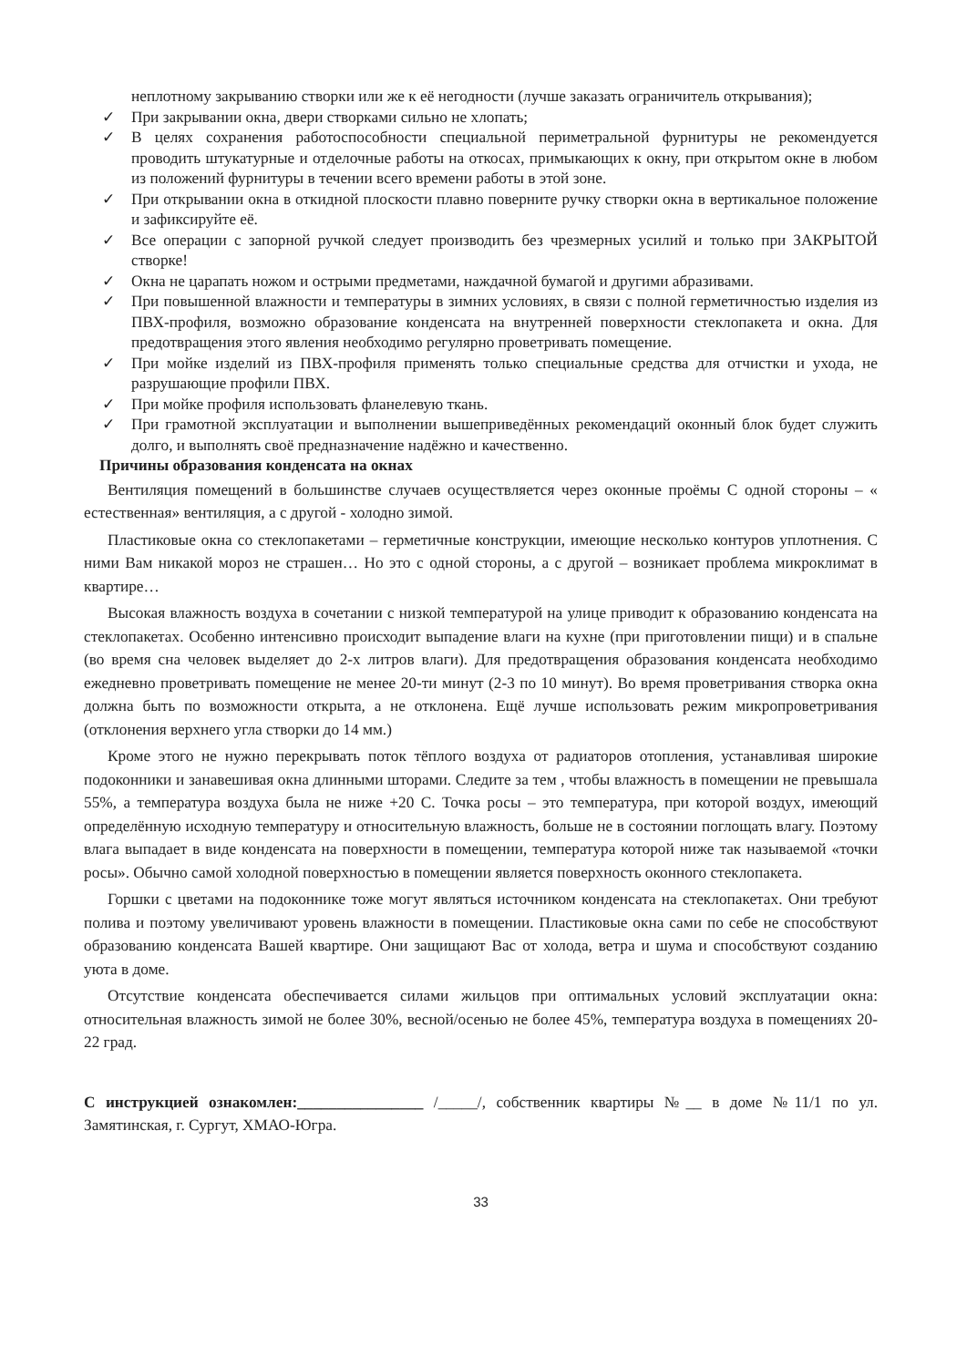неплотному закрыванию створки или же к её негодности (лучше заказать ограничитель открывания);
✓ При закрывании окна, двери створками сильно не хлопать;
✓ В целях сохранения работоспособности специальной периметральной фурнитуры не рекомендуется проводить штукатурные и отделочные работы на откосах, примыкающих к окну, при открытом окне в любом из положений фурнитуры в течении всего времени работы в этой зоне.
✓ При открывании окна в откидной плоскости плавно поверните ручку створки окна в вертикальное положение и зафиксируйте её.
✓ Все операции с запорной ручкой следует производить без чрезмерных усилий и только при ЗАКРЫТОЙ створке!
✓ Окна не царапать ножом и острыми предметами, наждачной бумагой и другими абразивами.
✓ При повышенной влажности и температуры в зимних условиях, в связи с полной герметичностью изделия из ПВХ-профиля, возможно образование конденсата на внутренней поверхности стеклопакета и окна. Для предотвращения этого явления необходимо регулярно проветривать помещение.
✓ При мойке изделий из ПВХ-профиля применять только специальные средства для отчистки и ухода, не разрушающие профили ПВХ.
✓ При мойке профиля использовать фланелевую ткань.
✓ При грамотной эксплуатации и выполнении вышеприведённых рекомендаций оконный блок будет служить долго, и выполнять своё предназначение надёжно и качественно.
Причины образования конденсата на окнах
Вентиляция помещений в большинстве случаев осуществляется через оконные проёмы С одной стороны – « естественная» вентиляция, а с другой - холодно зимой.
Пластиковые окна со стеклопакетами – герметичные конструкции, имеющие несколько контуров уплотнения. С ними Вам никакой мороз не страшен… Но это с одной стороны, а с другой – возникает проблема микроклимат в квартире…
Высокая влажность воздуха в сочетании с низкой температурой на улице приводит к образованию конденсата на стеклопакетах. Особенно интенсивно происходит выпадение влаги на кухне (при приготовлении пищи) и в спальне (во время сна человек выделяет до 2-х литров влаги). Для предотвращения образования конденсата необходимо ежедневно проветривать помещение не менее 20-ти минут (2-3 по 10 минут). Во время проветривания створка окна должна быть по возможности открыта, а не отклонена. Ещё лучше использовать режим микропроветривания (отклонения верхнего угла створки до 14 мм.)
Кроме этого не нужно перекрывать поток тёплого воздуха от радиаторов отопления, устанавливая широкие подоконники и занавешивая окна длинными шторами. Следите за тем , чтобы влажность в помещении не превышала 55%, а температура воздуха была не ниже +20 С. Точка росы – это температура, при которой воздух, имеющий определённую исходную температуру и относительную влажность, больше не в состоянии поглощать влагу. Поэтому влага выпадает в виде конденсата на поверхности в помещении, температура которой ниже так называемой «точки росы». Обычно самой холодной поверхностью в помещении является поверхность оконного стеклопакета.
Горшки с цветами на подоконнике тоже могут являться источником конденсата на стеклопакетах. Они требуют полива и поэтому увеличивают уровень влажности в помещении. Пластиковые окна сами по себе не способствуют образованию конденсата Вашей квартире. Они защищают Вас от холода, ветра и шума и способствуют созданию уюта в доме.
Отсутствие конденсата обеспечивается силами жильцов при оптимальных условий эксплуатации окна: относительная влажность зимой не более 30%, весной/осенью не более 45%, температура воздуха в помещениях 20-22 град.
С инструкцией ознакомлен:________________ /_____/, собственник квартиры №__ в доме №11/1 по ул. Замятинская, г. Сургут, ХМАО-Югра.
33